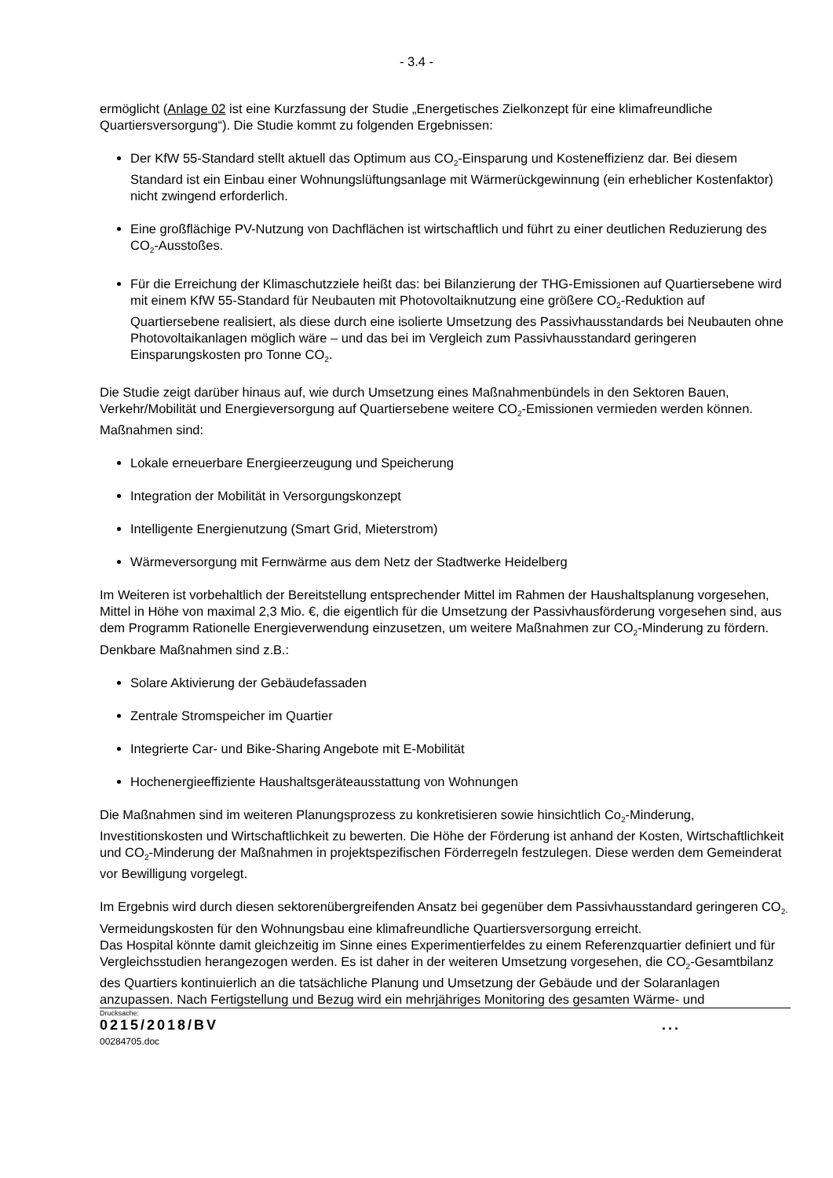- 3.4 -
ermöglicht (Anlage 02 ist eine Kurzfassung der Studie „Energetisches Zielkonzept für eine klimafreundliche Quartiersversorgung“). Die Studie kommt zu folgenden Ergebnissen:
Der KfW 55-Standard stellt aktuell das Optimum aus CO<sub>2</sub>-Einsparung und Kosteneffizienz dar. Bei diesem Standard ist ein Einbau einer Wohnungslüftungsanlage mit Wärmerückgewinnung (ein erheblicher Kostenfaktor) nicht zwingend erforderlich.
Eine großflächige PV-Nutzung von Dachflächen ist wirtschaftlich und führt zu einer deutlichen Reduzierung des CO<sub>2</sub>-Ausstoßes.
Für die Erreichung der Klimaschutzziele heißt das: bei Bilanzierung der THG-Emissionen auf Quartiersebene wird mit einem KfW 55-Standard für Neubauten mit Photovoltaiknutzung eine größere CO<sub>2</sub>-Reduktion auf Quartiersebene realisiert, als diese durch eine isolierte Umsetzung des Passivhausstandards bei Neubauten ohne Photovoltaikanlagen möglich wäre – und das bei im Vergleich zum Passivhausstandard geringeren Einsparungskosten pro Tonne CO<sub>2</sub>.
Die Studie zeigt darüber hinaus auf, wie durch Umsetzung eines Maßnahmenbündels in den Sektoren Bauen, Verkehr/Mobilität und Energieversorgung auf Quartiersebene weitere CO<sub>2</sub>-Emissionen vermieden werden können. Maßnahmen sind:
Lokale erneuerbare Energieerzeugung und Speicherung
Integration der Mobilität in Versorgungskonzept
Intelligente Energienutzung (Smart Grid, Mieterstrom)
Wärmeversorgung mit Fernwärme aus dem Netz der Stadtwerke Heidelberg
Im Weiteren ist vorbehaltlich der Bereitstellung entsprechender Mittel im Rahmen der Haushaltsplanung vorgesehen, Mittel in Höhe von maximal 2,3 Mio. €, die eigentlich für die Umsetzung der Passivhausförderung vorgesehen sind, aus dem Programm Rationelle Energieverwendung einzusetzen, um weitere Maßnahmen zur CO<sub>2</sub>-Minderung zu fördern. Denkbare Maßnahmen sind z.B.:
Solare Aktivierung der Gebäudefassaden
Zentrale Stromspeicher im Quartier
Integrierte Car- und Bike-Sharing Angebote mit E-Mobilität
Hochenergieeffiziente Haushaltsgeräteausstattung von Wohnungen
Die Maßnahmen sind im weiteren Planungsprozess zu konkretisieren sowie hinsichtlich Co<sub>2</sub>-Minderung, Investitionskosten und Wirtschaftlichkeit zu bewerten. Die Höhe der Förderung ist anhand der Kosten, Wirtschaftlichkeit und CO<sub>2</sub>-Minderung der Maßnahmen in projektspezifischen Förderregeln festzulegen. Diese werden dem Gemeinderat vor Bewilligung vorgelegt.
Im Ergebnis wird durch diesen sektorenübergreifenden Ansatz bei gegenüber dem Passivhausstandard geringeren CO<sub>2-</sub>Vermeidungskosten für den Wohnungsbau eine klimafreundliche Quartiersversorgung erreicht.
Das Hospital könnte damit gleichzeitig im Sinne eines Experimentierfeldes zu einem Referenzquartier definiert und für Vergleichsstudien herangezogen werden. Es ist daher in der weiteren Umsetzung vorgesehen, die CO<sub>2</sub>-Gesamtbilanz des Quartiers kontinuierlich an die tatsächliche Planung und Umsetzung der Gebäude und der Solaranlagen anzupassen. Nach Fertigstellung und Bezug wird ein mehrjähriges Monitoring des gesamten Wärme- und
Drucksache:
0215/2018/BV ...
00284705.doc